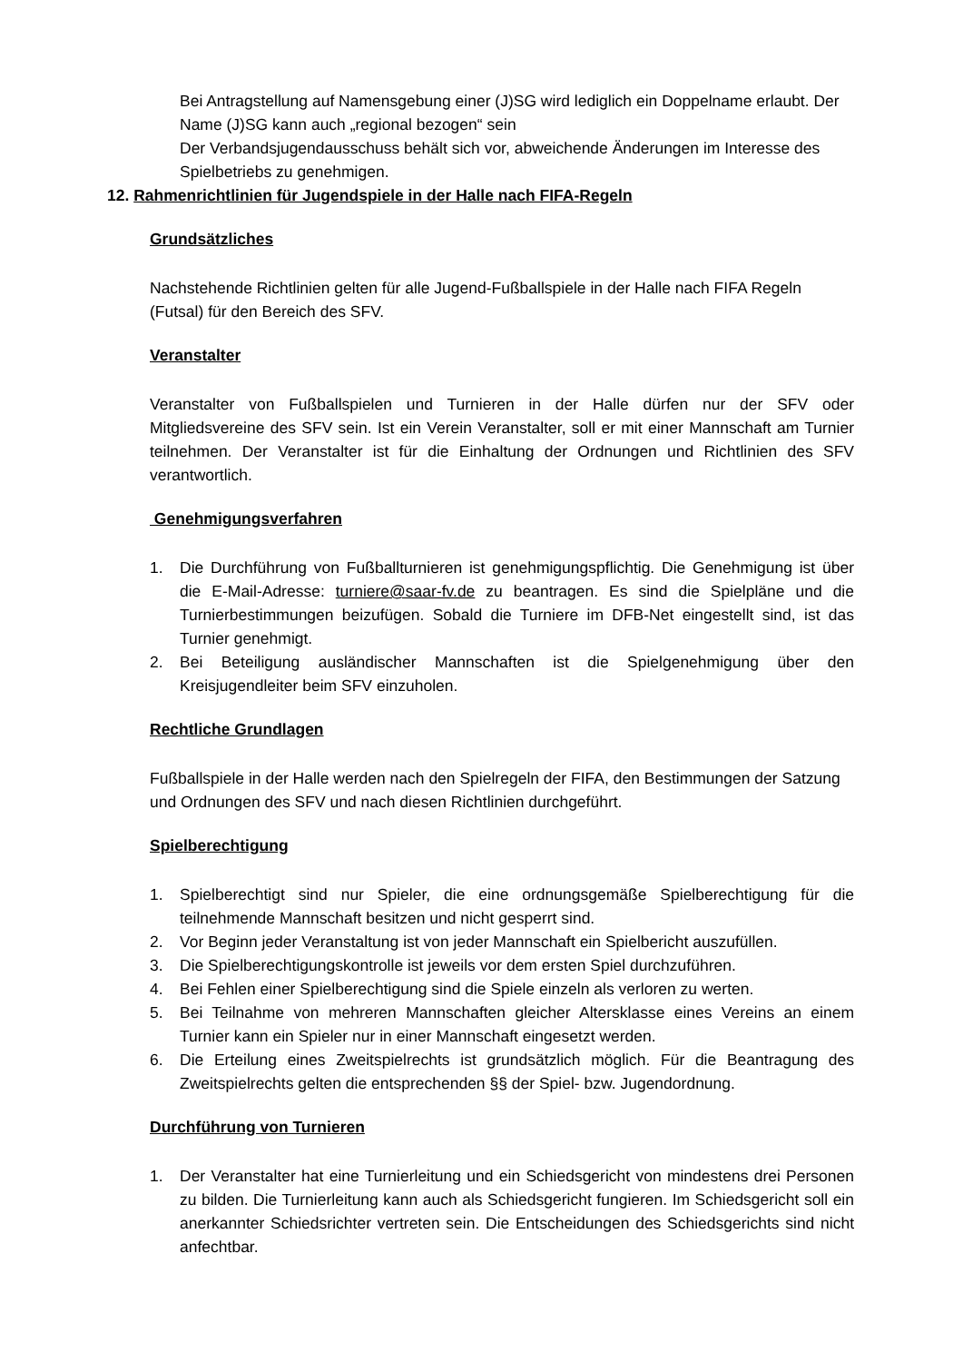Bei Antragstellung auf Namensgebung einer (J)SG wird lediglich ein Doppelname erlaubt. Der Name (J)SG kann auch „regional bezogen“ sein
Der Verbandsjugendausschuss behält sich vor, abweichende Änderungen im Interesse des Spielbetriebs zu genehmigen.
12. Rahmenrichtlinien für Jugendspiele in der Halle nach FIFA-Regeln
Grundsätzliches
Nachstehende Richtlinien gelten für alle Jugend-Fußballspiele in der Halle nach FIFA Regeln (Futsal) für den Bereich des SFV.
Veranstalter
Veranstalter von Fußballspielen und Turnieren in der Halle dürfen nur der SFV oder Mitgliedsvereine des SFV sein. Ist ein Verein Veranstalter, soll er mit einer Mannschaft am Turnier teilnehmen. Der Veranstalter ist für die Einhaltung der Ordnungen und Richtlinien des SFV verantwortlich.
Genehmigungsverfahren
1. Die Durchführung von Fußballturnieren ist genehmigungspflichtig. Die Genehmigung ist über die E-Mail-Adresse: turniere@saar-fv.de zu beantragen. Es sind die Spielpläne und die Turnierbestimmungen beizufügen. Sobald die Turniere im DFB-Net eingestellt sind, ist das Turnier genehmigt.
2. Bei Beteiligung ausländischer Mannschaften ist die Spielgenehmigung über den Kreisjugendleiter beim SFV einzuholen.
Rechtliche Grundlagen
Fußballspiele in der Halle werden nach den Spielregeln der FIFA, den Bestimmungen der Satzung und Ordnungen des SFV und nach diesen Richtlinien durchgeführt.
Spielberechtigung
1. Spielberechtigt sind nur Spieler, die eine ordnungsgemäße Spielberechtigung für die teilnehmende Mannschaft besitzen und nicht gesperrt sind.
2. Vor Beginn jeder Veranstaltung ist von jeder Mannschaft ein Spielbericht auszufüllen.
3. Die Spielberechtigungskontrolle ist jeweils vor dem ersten Spiel durchzuführen.
4. Bei Fehlen einer Spielberechtigung sind die Spiele einzeln als verloren zu werten.
5. Bei Teilnahme von mehreren Mannschaften gleicher Altersklasse eines Vereins an einem Turnier kann ein Spieler nur in einer Mannschaft eingesetzt werden.
6. Die Erteilung eines Zweitspielrechts ist grundsätzlich möglich. Für die Beantragung des Zweitspielrechts gelten die entsprechenden §§ der Spiel- bzw. Jugendordnung.
Durchführung von Turnieren
1. Der Veranstalter hat eine Turnierleitung und ein Schiedsgericht von mindestens drei Personen zu bilden. Die Turnierleitung kann auch als Schiedsgericht fungieren. Im Schiedsgericht soll ein anerkannter Schiedsrichter vertreten sein. Die Entscheidungen des Schiedsgerichts sind nicht anfechtbar.